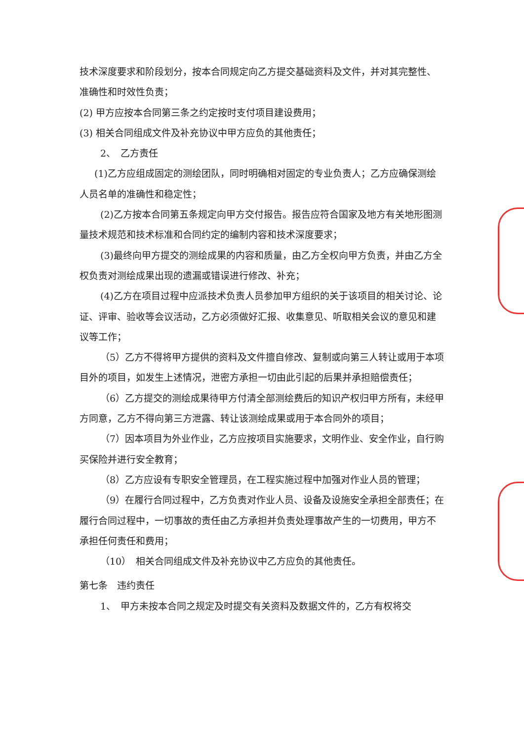技术深度要求和阶段划分，按本合同规定向乙方提交基础资料及文件，并对其完整性、准确性和时效性负责；
(2) 甲方应按本合同第三条之约定按时支付项目建设费用；
(3) 相关合同组成文件及补充协议中甲方应负的其他责任；
2、　乙方责任
(1)乙方应组成固定的测绘团队，同时明确相对固定的专业负责人；乙方应确保测绘人员名单的准确性和稳定性；
(2)乙方按本合同第五条规定向甲方交付报告。报告应符合国家及地方有关地形图测量技术规范和技术标准和合同约定的编制内容和技术深度要求；
(3)最终向甲方提交的测绘成果的内容和质量，由乙方全权向甲方负责，并由乙方全权负责对测绘成果出现的遗漏或错误进行修改、补充；
(4)乙方在项目过程中应派技术负责人员参加甲方组织的关于该项目的相关讨论、论证、评审、验收等会议活动，乙方必须做好汇报、收集意见、听取相关会议的意见和建议等工作；
（5）乙方不得将甲方提供的资料及文件擅自修改、复制或向第三人转让或用于本项目外的项目，如发生上述情况，泄密方承担一切由此引起的后果并承担赔偿责任；
（6）乙方提交的测绘成果待甲方付清全部测绘费后的知识产权归甲方所有，未经甲方同意，乙方不得向第三方泄露、转让该测绘成果或用于本合同外的项目；
（7）因本项目为外业作业，乙方应按项目实施要求，文明作业、安全作业，自行购买保险并进行安全教育；
（8）乙方应设有专职安全管理员，在工程实施过程中加强对作业人员的管理；
（9）在履行合同过程中，乙方负责对作业人员、设备及设施安全承担全部责任；在履行合同过程中，一切事故的责任由乙方承担并负责处理事故产生的一切费用，甲方不承担任何责任和费用；
（10）　相关合同组成文件及补充协议中乙方应负的其他责任。
第七条　违约责任
1、　甲方未按本合同之规定及时提交有关资料及数据文件的，乙方有权将交